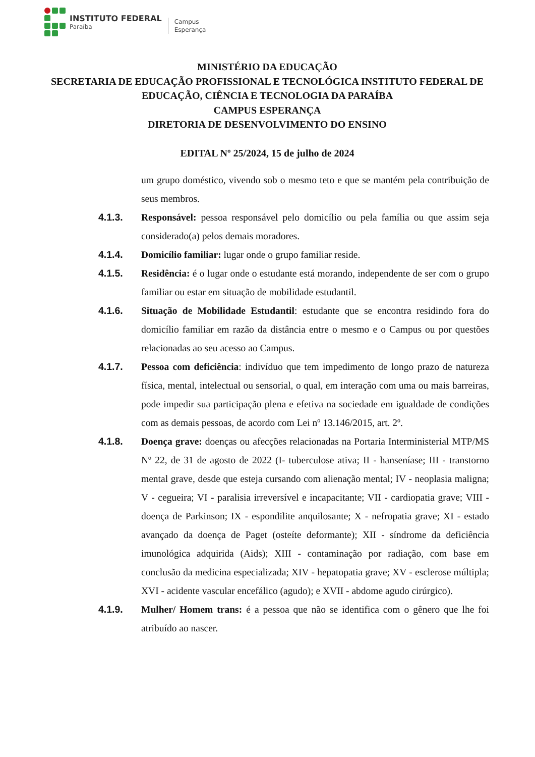INSTITUTO FEDERAL
Paraíba
Campus
Esperança
MINISTÉRIO DA EDUCAÇÃO
SECRETARIA DE EDUCAÇÃO PROFISSIONAL E TECNOLÓGICA INSTITUTO FEDERAL DE EDUCAÇÃO, CIÊNCIA E TECNOLOGIA DA PARAÍBA
CAMPUS ESPERANÇA
DIRETORIA DE DESENVOLVIMENTO DO ENSINO
EDITAL Nº 25/2024, 15 de julho de 2024
um grupo doméstico, vivendo sob o mesmo teto e que se mantém pela contribuição de seus membros.
4.1.3. Responsável: pessoa responsável pelo domicílio ou pela família ou que assim seja considerado(a) pelos demais moradores.
4.1.4. Domicílio familiar: lugar onde o grupo familiar reside.
4.1.5. Residência: é o lugar onde o estudante está morando, independente de ser com o grupo familiar ou estar em situação de mobilidade estudantil.
4.1.6. Situação de Mobilidade Estudantil: estudante que se encontra residindo fora do domicílio familiar em razão da distância entre o mesmo e o Campus ou por questões relacionadas ao seu acesso ao Campus.
4.1.7. Pessoa com deficiência: indivíduo que tem impedimento de longo prazo de natureza física, mental, intelectual ou sensorial, o qual, em interação com uma ou mais barreiras, pode impedir sua participação plena e efetiva na sociedade em igualdade de condições com as demais pessoas, de acordo com Lei nº 13.146/2015, art. 2º.
4.1.8. Doença grave: doenças ou afecções relacionadas na Portaria Interministerial MTP/MS Nº 22, de 31 de agosto de 2022 (I- tuberculose ativa; II - hanseníase; III - transtorno mental grave, desde que esteja cursando com alienação mental; IV - neoplasia maligna; V - cegueira; VI - paralisia irreversível e incapacitante; VII - cardiopatia grave; VIII - doença de Parkinson; IX - espondilite anquilosante; X - nefropatia grave; XI - estado avançado da doença de Paget (osteíte deformante); XII - síndrome da deficiência imunológica adquirida (Aids); XIII - contaminação por radiação, com base em conclusão da medicina especializada; XIV - hepatopatia grave; XV - esclerose múltipla; XVI - acidente vascular encefálico (agudo); e XVII - abdome agudo cirúrgico).
4.1.9. Mulher/ Homem trans: é a pessoa que não se identifica com o gênero que lhe foi atribuído ao nascer.